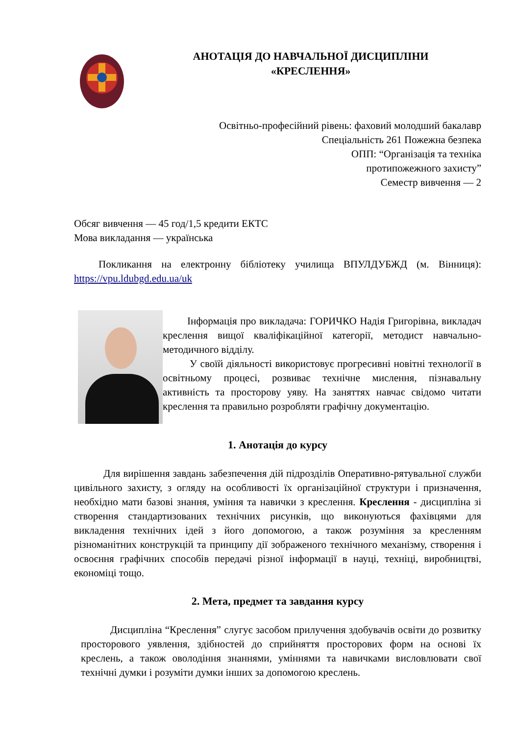АНОТАЦІЯ ДО НАВЧАЛЬНОЇ ДИСЦИПЛІНИ
«КРЕСЛЕННЯ»
Освітньо-професійний рівень: фаховий молодший бакалавр
Спеціальність 261 Пожежна безпека
ОПП: “Організація та техніка
протипожежного захисту”
Семестр вивчення — 2
Обсяг вивчення — 45 год/1,5 кредити ЕКТС
Мова викладання — українська
Покликання на електронну бібліотеку училища ВПУЛДУБЖД (м. Вінниця): https://vpu.ldubgd.edu.ua/uk
Інформація про викладача: ГОРИЧКО Надія Григорівна, викладач креслення вищої кваліфікаційної категорії, методист навчально-методичного відділу.
У своїй діяльності використовує прогресивні новітні технології в освітньому процесі, розвиває технічне мислення, пізнавальну активність та просторову уяву. На заняттях навчає свідомо читати креслення та правильно розробляти графічну документацію.
1. Анотація до курсу
Для вирішення завдань забезпечення дій підрозділів Оперативно-рятувальної служби цивільного захисту, з огляду на особливості їх організаційної структури і призначення, необхідно мати базові знання, уміння та навички з креслення. Креслення - дисципліна зі створення стандартизованих технічних рисунків, що виконуються фахівцями для викладення технічних ідей з його допомогою, а також розуміння за кресленням різноманітних конструкцій та принципу дії зображеного технічного механізму, створення і освоєння графічних способів передачі різної інформації в науці, техніці, виробництві, економіці тощо.
2. Мета, предмет та завдання курсу
Дисципліна “Креслення” слугує засобом прилучення здобувачів освіти до розвитку просторового уявлення, здібностей до сприйняття просторових форм на основі їх креслень, а також оволодіння знаннями, уміннями та навичками висловлювати свої технічні думки і розуміти думки інших за допомогою креслень.